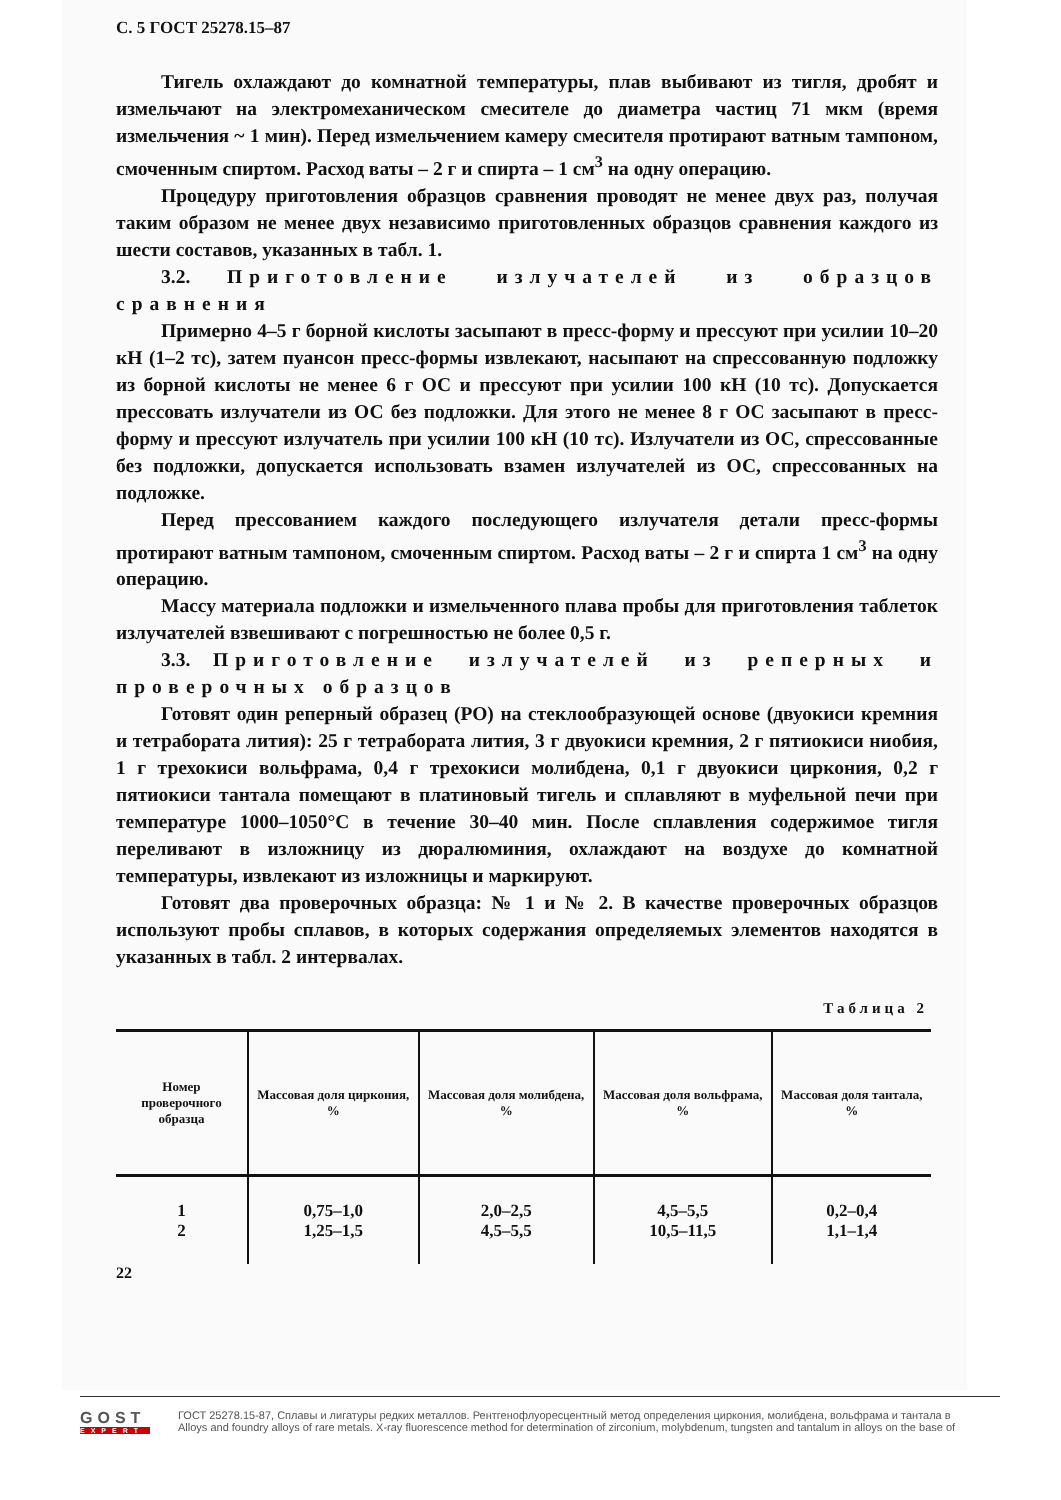С. 5 ГОСТ 25278.15–87
Тигель охлаждают до комнатной температуры, плав выбивают из тигля, дробят и измельчают на электромеханическом смесителе до диаметра частиц 71 мкм (время измельчения ~ 1 мин). Перед измельчением камеру смесителя протирают ватным тампоном, смоченным спиртом. Расход ваты – 2 г и спирта – 1 см<sup>3</sup> на одну операцию.
Процедуру приготовления образцов сравнения проводят не менее двух раз, получая таким образом не менее двух независимо приготовленных образцов сравнения каждого из шести составов, указанных в табл. 1.
3.2. Приготовление излучателей из образцов сравнения
Примерно 4–5 г борной кислоты засыпают в пресс-форму и прессуют при усилии 10–20 кН (1–2 тс), затем пуансон пресс-формы извлекают, насыпают на спрессованную подложку из борной кислоты не менее 6 г ОС и прессуют при усилии 100 кН (10 тс). Допускается прессовать излучатели из ОС без подложки. Для этого не менее 8 г ОС засыпают в пресс-форму и прессуют излучатель при усилии 100 кН (10 тс). Излучатели из ОС, спрессованные без подложки, допускается использовать взамен излучателей из ОС, спрессованных на подложке.
Перед прессованием каждого последующего излучателя детали пресс-формы протирают ватным тампоном, смоченным спиртом. Расход ваты – 2 г и спирта 1 см<sup>3</sup> на одну операцию.
Массу материала подложки и измельченного плава пробы для приготовления таблеток излучателей взвешивают с погрешностью не более 0,5 г.
3.3. Приготовление излучателей из реперных и проверочных образцов
Готовят один реперный образец (РО) на стеклообразующей основе (двуокиси кремния и тетрабората лития): 25 г тетрабората лития, 3 г двуокиси кремния, 2 г пятиокиси ниобия, 1 г трехокиси вольфрама, 0,4 г трехокиси молибдена, 0,1 г двуокиси циркония, 0,2 г пятиокиси тантала помещают в платиновый тигель и сплавляют в муфельной печи при температуре 1000–1050°С в течение 30–40 мин. После сплавления содержимое тигля переливают в изложницу из дюралюминия, охлаждают на воздухе до комнатной температуры, извлекают из изложницы и маркируют.
Готовят два проверочных образца: № 1 и № 2. В качестве проверочных образцов используют пробы сплавов, в которых содержания определяемых элементов находятся в указанных в табл. 2 интервалах.
Таблица 2
| Номер проверочного образца | Массовая доля циркония, % | Массовая доля молибдена, % | Массовая доля вольфрама, % | Массовая доля тантала, % |
| --- | --- | --- | --- | --- |
| 1 2 | 0,75–1,0 1,25–1,5 | 2,0–2,5 4,5–5,5 | 4,5–5,5 10,5–11,5 | 0,2–0,4 1,1–1,4 |
22
GOST
EXPERT
ГОСТ 25278.15-87, Сплавы и лигатуры редких металлов. Рентгенофлуоресцентный метод определения циркония, молибдена, вольфрама и тантала в
Alloys and foundry alloys of rare metals. X-ray fluorescence method for determination of zirconium, molybdenum, tungsten and tantalum in alloys on the base of